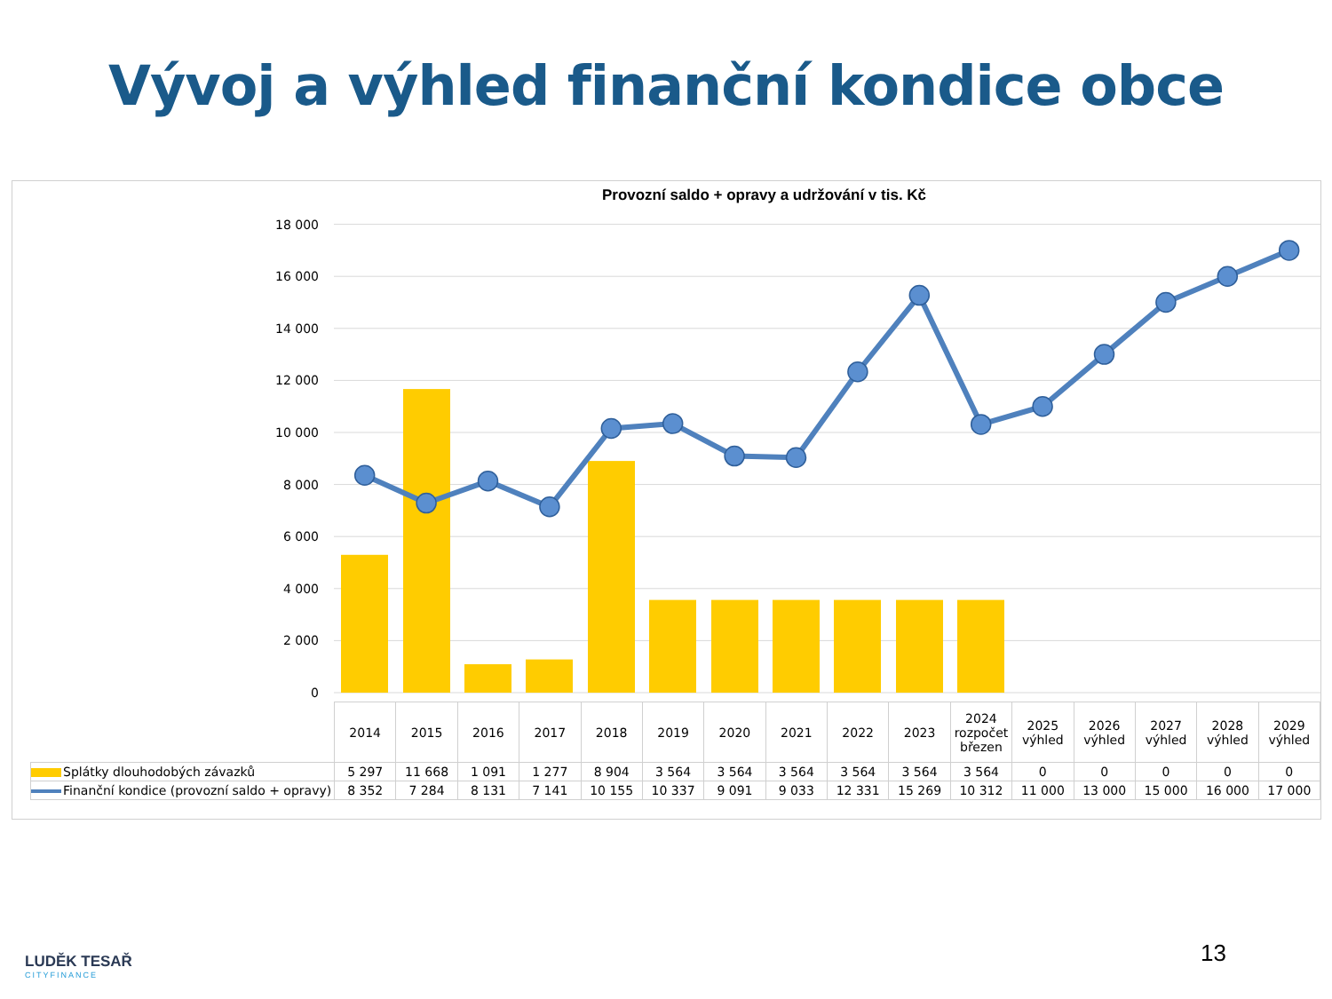Vývoj a výhled finanční kondice obce
Provozní saldo + opravy a udržování v tis. Kč
0
2 000
4 000
6 000
8 000
10 000
12 000
14 000
16 000
18 000
| | 2014 | 2015 | 2016 | 2017 | 2018 | 2019 | 2020 | 2021 | 2022 | 2023 | 2024 rozpočet březen | 2025 výhled | 2026 výhled | 2027 výhled | 2028 výhled | 2029 výhled |
| --- | --- | --- | --- | --- | --- | --- | --- | --- | --- | --- | --- | --- | --- | --- | --- | --- |
| Splátky dlouhodobých závazků | 5 297 | 11 668 | 1 091 | 1 277 | 8 904 | 3 564 | 3 564 | 3 564 | 3 564 | 3 564 | 3 564 | 0 | 0 | 0 | 0 | 0 |
| Finanční kondice (provozní saldo + opravy) | 8 352 | 7 284 | 8 131 | 7 141 | 10 155 | 10 337 | 9 091 | 9 033 | 12 331 | 15 269 | 10 312 | 11 000 | 13 000 | 15 000 | 16 000 | 17 000 |
13
LUDĚK TESAŘ
CITYFINANCE